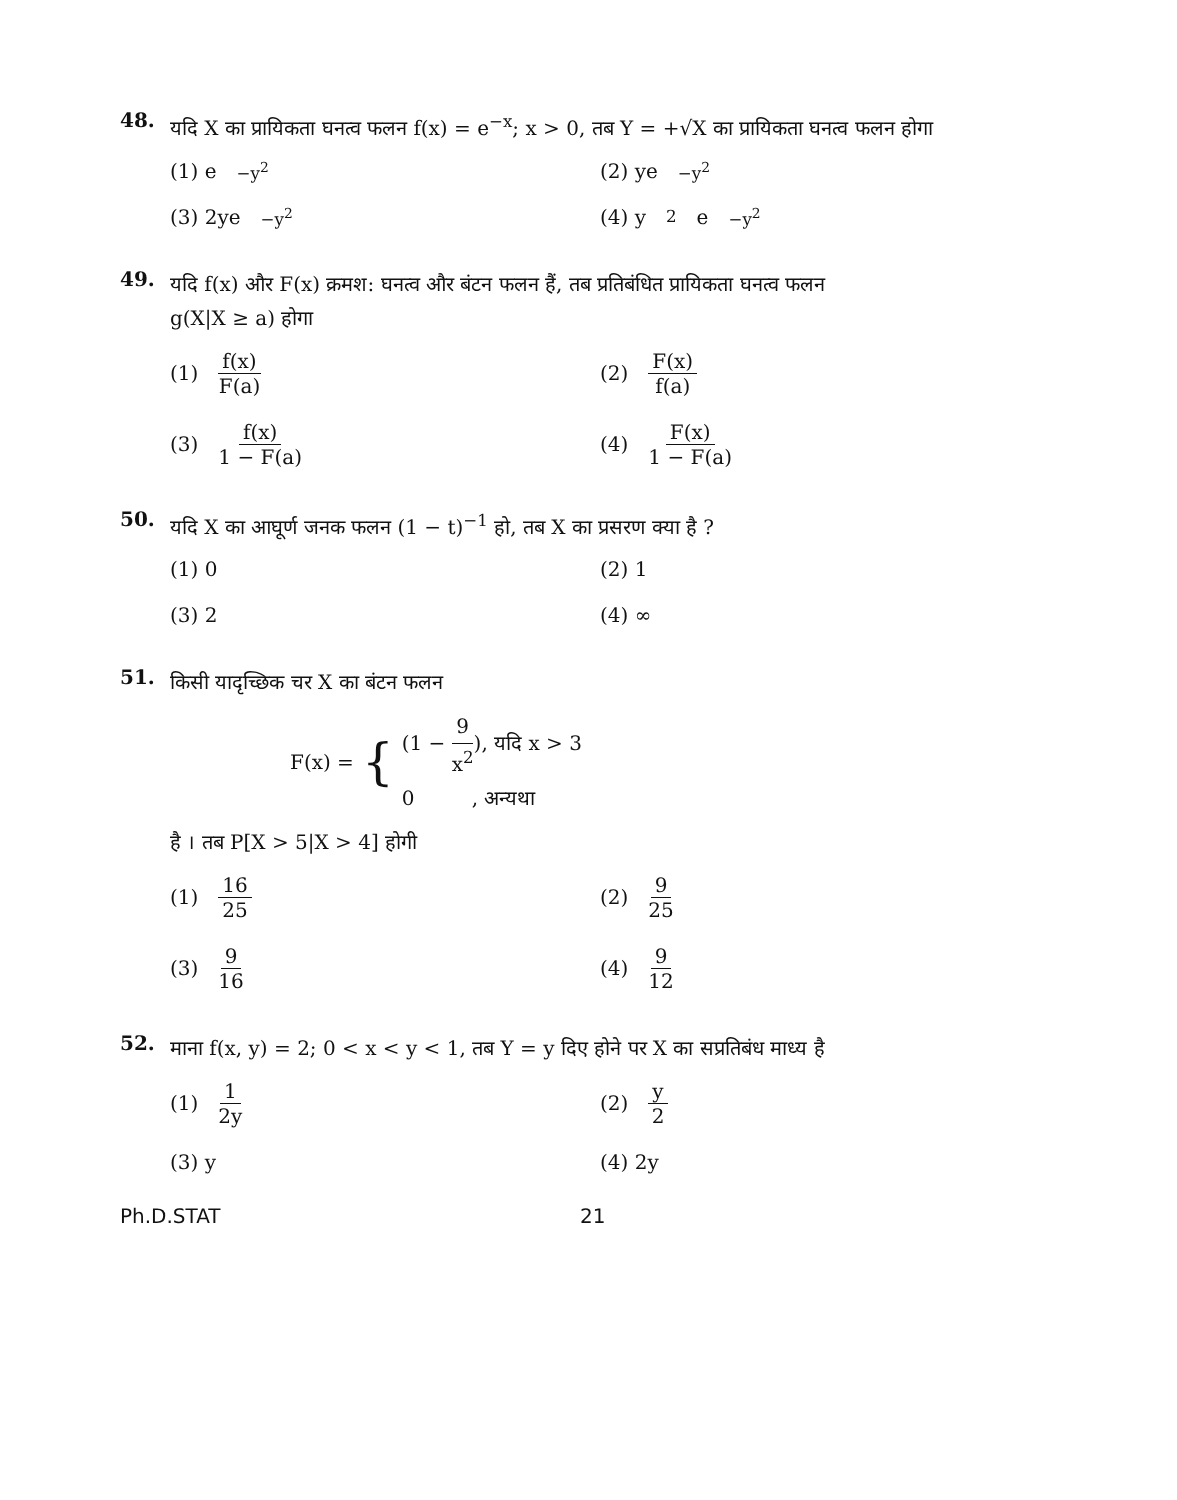48.
यदि X का प्रायिकता घनत्व फलन f(x) = e<sup>−x</sup>; x > 0, तब Y = +√X का प्रायिकता घनत्व फलन होगा
(1) e<sup>−y<sup>2</sup></sup>
(2) ye<sup>−y<sup>2</sup></sup>
(3) 2ye<sup>−y<sup>2</sup></sup>
(4) y<sup>2</sup>e<sup>−y<sup>2</sup></sup>
49.
यदि f(x) और F(x) क्रमश: घनत्व और बंटन फलन हैं, तब प्रतिबंधित प्रायिकता घनत्व फलन
g(X|X ≥ a) होगा
(1) f(x) F(a)
(2) F(x) f(a)
(3) f(x) 1 − F(a)
(4) F(x) 1 − F(a)
50.
यदि X का आघूर्ण जनक फलन (1 − t)<sup>−1</sup> हो, तब X का प्रसरण क्या है ?
(1) 0
(2) 1
(3) 2
(4) ∞
51.
किसी यादृच्छिक चर X का बंटन फलन
F(x) = {
(1 − 9 x<sup>2</sup>), यदि x > 3
0 , अन्यथा
है । तब P[X > 5|X > 4] होगी
(1) 16 25
(2) 9 25
(3) 9 16
(4) 9 12
52.
माना f(x, y) = 2; 0 < x < y < 1, तब Y = y दिए होने पर X का सप्रतिबंध माध्य है
(1) 1 2y
(2) y 2
(3) y
(4) 2y
Ph.D.STAT 21